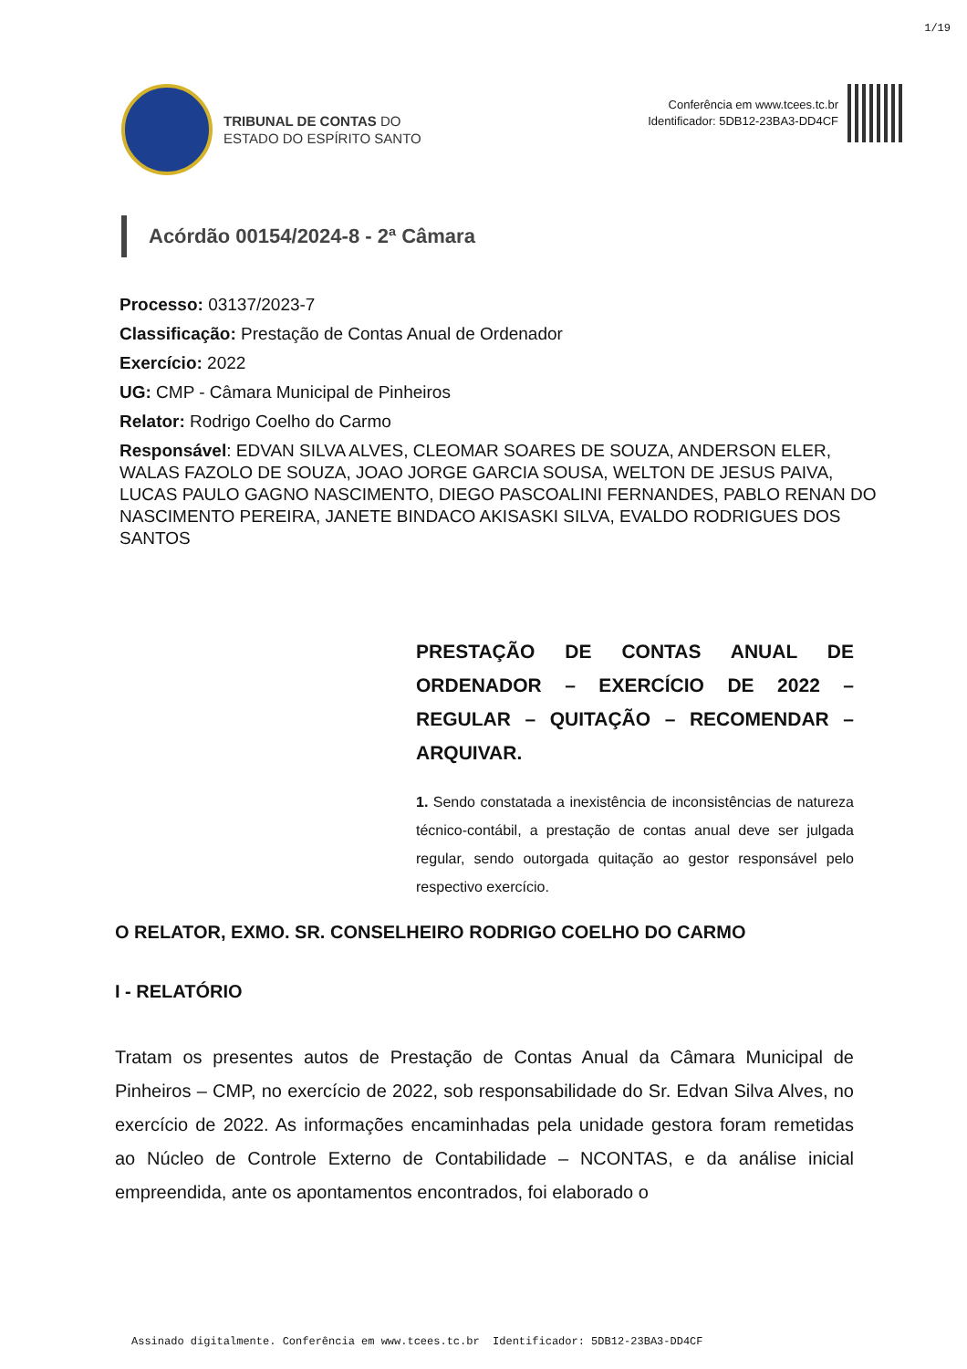1/19
TRIBUNAL DE CONTAS DO
ESTADO DO ESPÍRITO SANTO
Conferência em www.tcees.tc.br
Identificador: 5DB12-23BA3-DD4CF
Acórdão 00154/2024-8 - 2ª Câmara
Processo: 03137/2023-7
Classificação: Prestação de Contas Anual de Ordenador
Exercício: 2022
UG: CMP - Câmara Municipal de Pinheiros
Relator: Rodrigo Coelho do Carmo
Responsável: EDVAN SILVA ALVES, CLEOMAR SOARES DE SOUZA, ANDERSON ELER, WALAS FAZOLO DE SOUZA, JOAO JORGE GARCIA SOUSA, WELTON DE JESUS PAIVA, LUCAS PAULO GAGNO NASCIMENTO, DIEGO PASCOALINI FERNANDES, PABLO RENAN DO NASCIMENTO PEREIRA, JANETE BINDACO AKISASKI SILVA, EVALDO RODRIGUES DOS SANTOS
PRESTAÇÃO DE CONTAS ANUAL DE ORDENADOR – EXERCÍCIO DE 2022 – REGULAR – QUITAÇÃO – RECOMENDAR – ARQUIVAR.
1. Sendo constatada a inexistência de inconsistências de natureza técnico-contábil, a prestação de contas anual deve ser julgada regular, sendo outorgada quitação ao gestor responsável pelo respectivo exercício.
O RELATOR, EXMO. SR. CONSELHEIRO RODRIGO COELHO DO CARMO
I - RELATÓRIO
Tratam os presentes autos de Prestação de Contas Anual da Câmara Municipal de Pinheiros – CMP, no exercício de 2022, sob responsabilidade do Sr. Edvan Silva Alves, no exercício de 2022. As informações encaminhadas pela unidade gestora foram remetidas ao Núcleo de Controle Externo de Contabilidade – NCONTAS, e da análise inicial empreendida, ante os apontamentos encontrados, foi elaborado o
Assinado digitalmente. Conferência em www.tcees.tc.br Identificador: 5DB12-23BA3-DD4CF